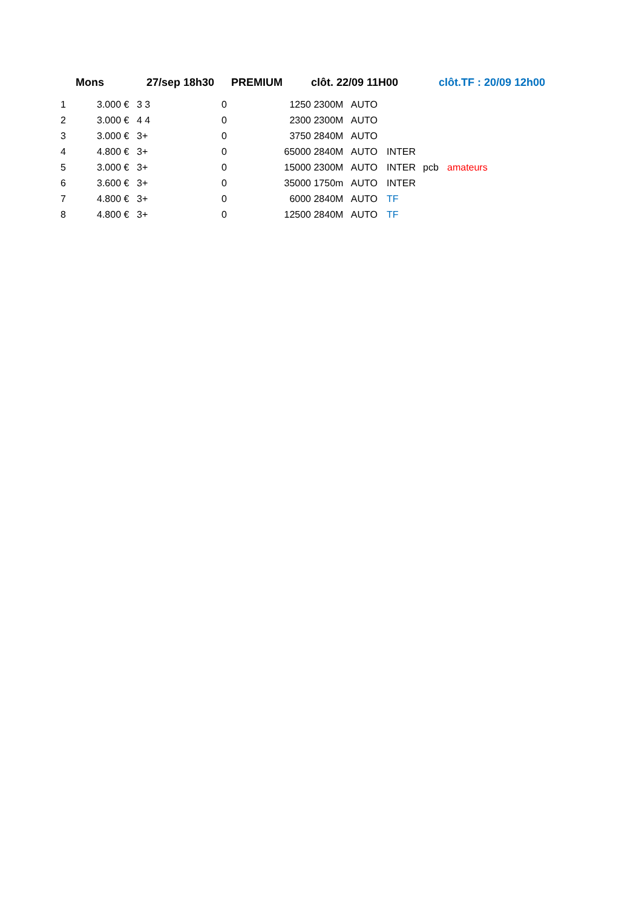Mons 27/sep 18h30 PREMIUM clôt. 22/09 11H00 clôt.TF : 20/09 12h00
| 1 | 3.000 € | 3 3 | 0 | 1250 | 2300M AUTO | | | |
| 2 | 3.000 € | 4 4 | 0 | 2300 | 2300M AUTO | | | |
| 3 | 3.000 € | 3+ | 0 | 3750 | 2840M AUTO | | | |
| 4 | 4.800 € | 3+ | 0 | 65000 | 2840M AUTO | INTER | | |
| 5 | 3.000 € | 3+ | 0 | 15000 | 2300M AUTO | INTER | pcb | amateurs |
| 6 | 3.600 € | 3+ | 0 | 35000 | 1750m AUTO | INTER | | |
| 7 | 4.800 € | 3+ | 0 | 6000 | 2840M AUTO | TF | | |
| 8 | 4.800 € | 3+ | 0 | 12500 | 2840M AUTO | TF | | |